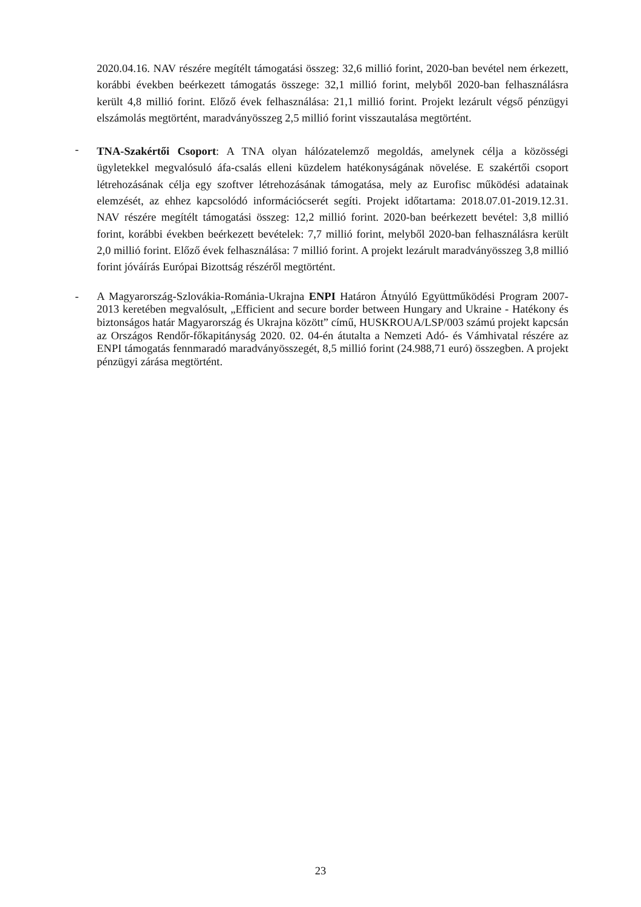2020.04.16. NAV részére megítélt támogatási összeg: 32,6 millió forint, 2020-ban bevétel nem érkezett, korábbi években beérkezett támogatás összege: 32,1 millió forint, melyből 2020-ban felhasználásra került 4,8 millió forint. Előző évek felhasználása: 21,1 millió forint. Projekt lezárult végső pénzügyi elszámolás megtörtént, maradványösszeg 2,5 millió forint visszautalása megtörtént.
-
TNA-Szakértői Csoport: A TNA olyan hálózatelemző megoldás, amelynek célja a közösségi ügyletekkel megvalósuló áfa-csalás elleni küzdelem hatékonyságának növelése. E szakértői csoport létrehozásának célja egy szoftver létrehozásának támogatása, mely az Eurofisc működési adatainak elemzését, az ehhez kapcsolódó információcserét segíti. Projekt időtartama: 2018.07.01-2019.12.31. NAV részére megítélt támogatási összeg: 12,2 millió forint. 2020-ban beérkezett bevétel: 3,8 millió forint, korábbi években beérkezett bevételek: 7,7 millió forint, melyből 2020-ban felhasználásra került 2,0 millió forint. Előző évek felhasználása: 7 millió forint. A projekt lezárult maradványösszeg 3,8 millió forint jóváírás Európai Bizottság részéről megtörtént.
-
A Magyarország-Szlovákia-Románia-Ukrajna ENPI Határon Átnyúló Együttműködési Program 2007-2013 keretében megvalósult, „Efficient and secure border between Hungary and Ukraine - Hatékony és biztonságos határ Magyarország és Ukrajna között” című, HUSKROUA/LSP/003 számú projekt kapcsán az Országos Rendőr-főkapitányság 2020. 02. 04-én átutalta a Nemzeti Adó- és Vámhivatal részére az ENPI támogatás fennmaradó maradványösszegét, 8,5 millió forint (24.988,71 euró) összegben. A projekt pénzügyi zárása megtörtént.
23